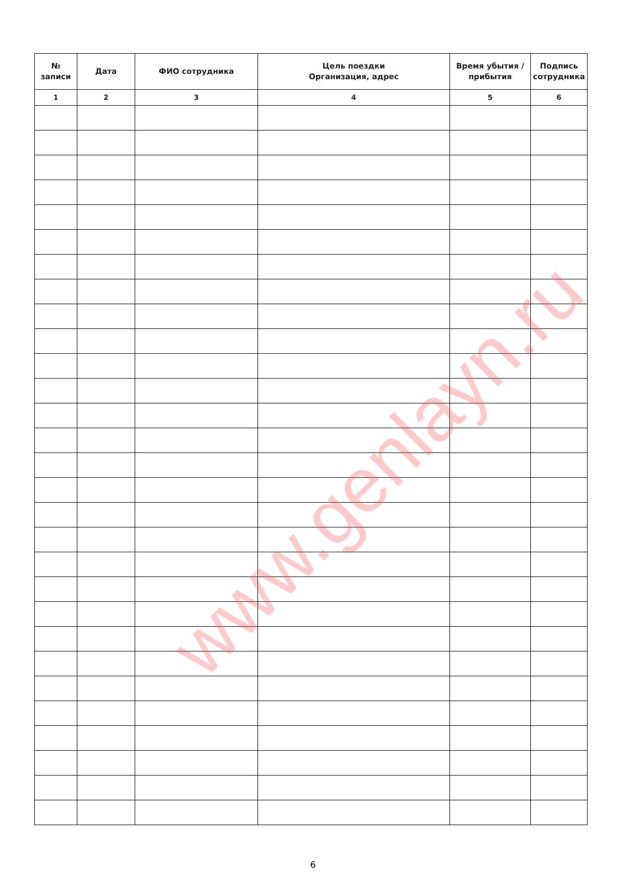| № записи | Дата | ФИО сотрудника | Цель поездки Организация, адрес | Время убытия / прибытия | Подпись сотрудника |
| --- | --- | --- | --- | --- | --- |
| 1 | 2 | 3 | 4 | 5 | 6 |
www.genlayn.ru
6